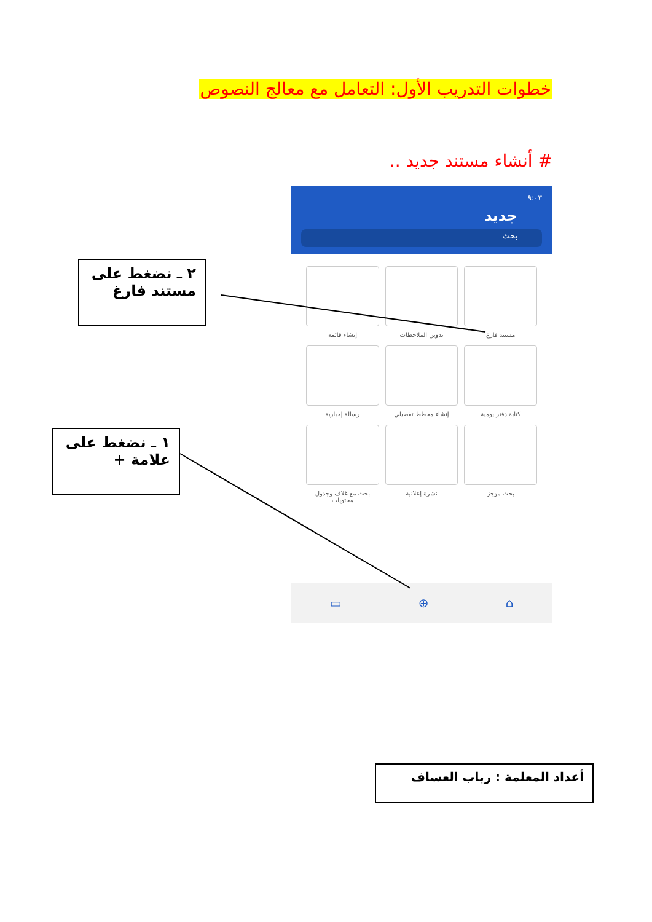خطوات التدريب الأول: التعامل مع معالج النصوص
# أنشاء مستند جديد ..
٢ ـ نضغط على مستند فارغ
١ ـ نضغط على علامة +
٩:٠٣
جديد
بحث
مستند فارغ
تدوين الملاحظات
إنشاء قائمة
كتابة دفتر يومية
إنشاء مخطط تفصيلي
رسالة إخبارية
بحث موجز
نشرة إعلانية
بحث مع غلاف وجدول محتويات
⌂ ⊕ ▭
أعداد المعلمة : رباب العساف